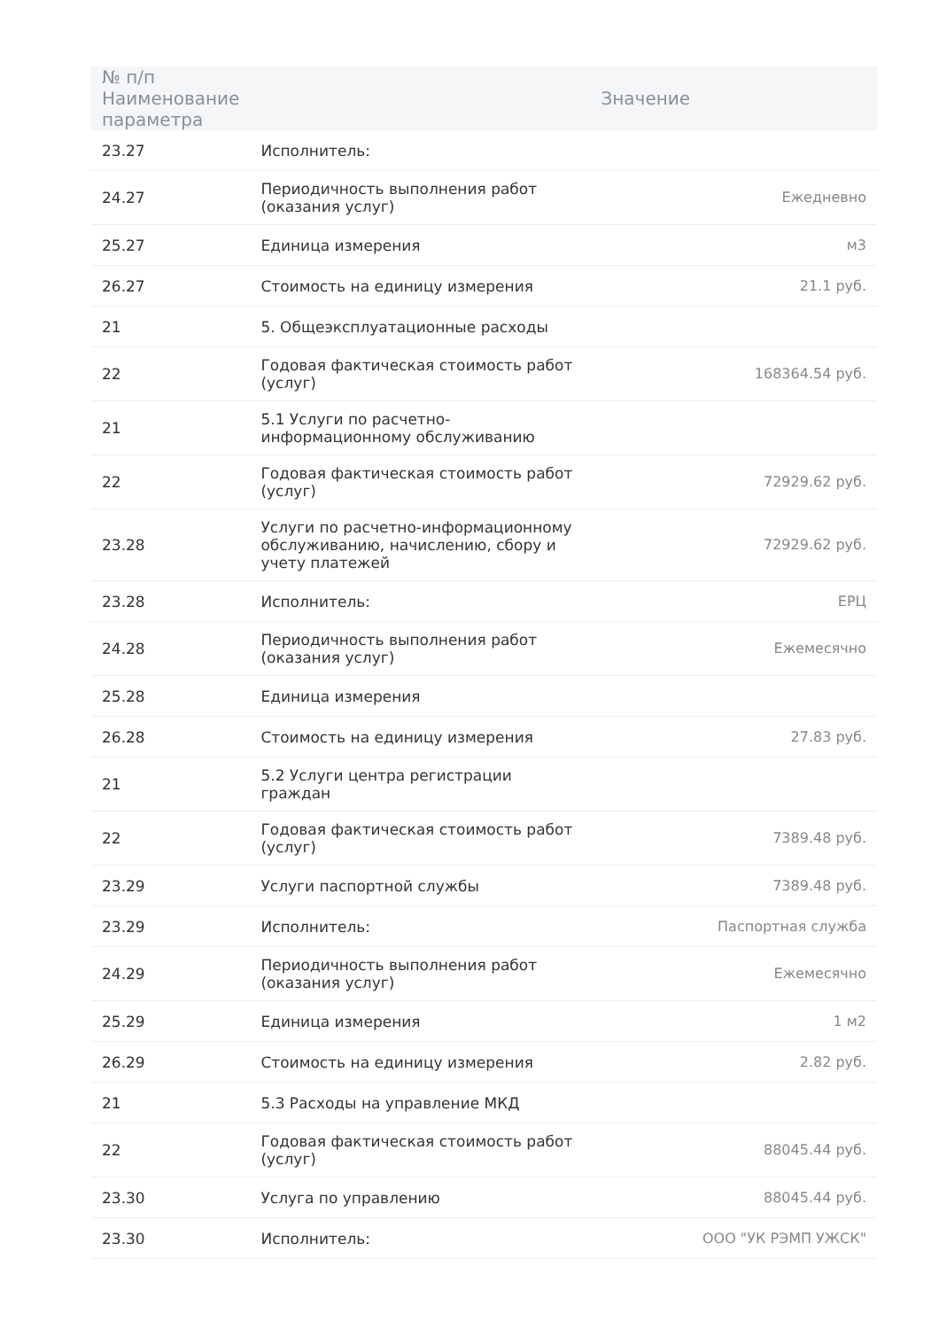| № п/п Наименование параметра | | Значение |
| --- | --- | --- |
| 23.27 | Исполнитель: | |
| 24.27 | Периодичность выполнения работ (оказания услуг) | Ежедневно |
| 25.27 | Единица измерения | м3 |
| 26.27 | Стоимость на единицу измерения | 21.1 руб. |
| 21 | 5. Общеэксплуатационные расходы | |
| 22 | Годовая фактическая стоимость работ (услуг) | 168364.54 руб. |
| 21 | 5.1 Услуги по расчетно-информационному обслуживанию | |
| 22 | Годовая фактическая стоимость работ (услуг) | 72929.62 руб. |
| 23.28 | Услуги по расчетно-информационному обслуживанию, начислению, сбору и учету платежей | 72929.62 руб. |
| 23.28 | Исполнитель: | ЕРЦ |
| 24.28 | Периодичность выполнения работ (оказания услуг) | Ежемесячно |
| 25.28 | Единица измерения | |
| 26.28 | Стоимость на единицу измерения | 27.83 руб. |
| 21 | 5.2 Услуги центра регистрации граждан | |
| 22 | Годовая фактическая стоимость работ (услуг) | 7389.48 руб. |
| 23.29 | Услуги паспортной службы | 7389.48 руб. |
| 23.29 | Исполнитель: | Паспортная служба |
| 24.29 | Периодичность выполнения работ (оказания услуг) | Ежемесячно |
| 25.29 | Единица измерения | 1 м2 |
| 26.29 | Стоимость на единицу измерения | 2.82 руб. |
| 21 | 5.3 Расходы на управление МКД | |
| 22 | Годовая фактическая стоимость работ (услуг) | 88045.44 руб. |
| 23.30 | Услуга по управлению | 88045.44 руб. |
| 23.30 | Исполнитель: | ООО "УК РЭМП УЖСК" |